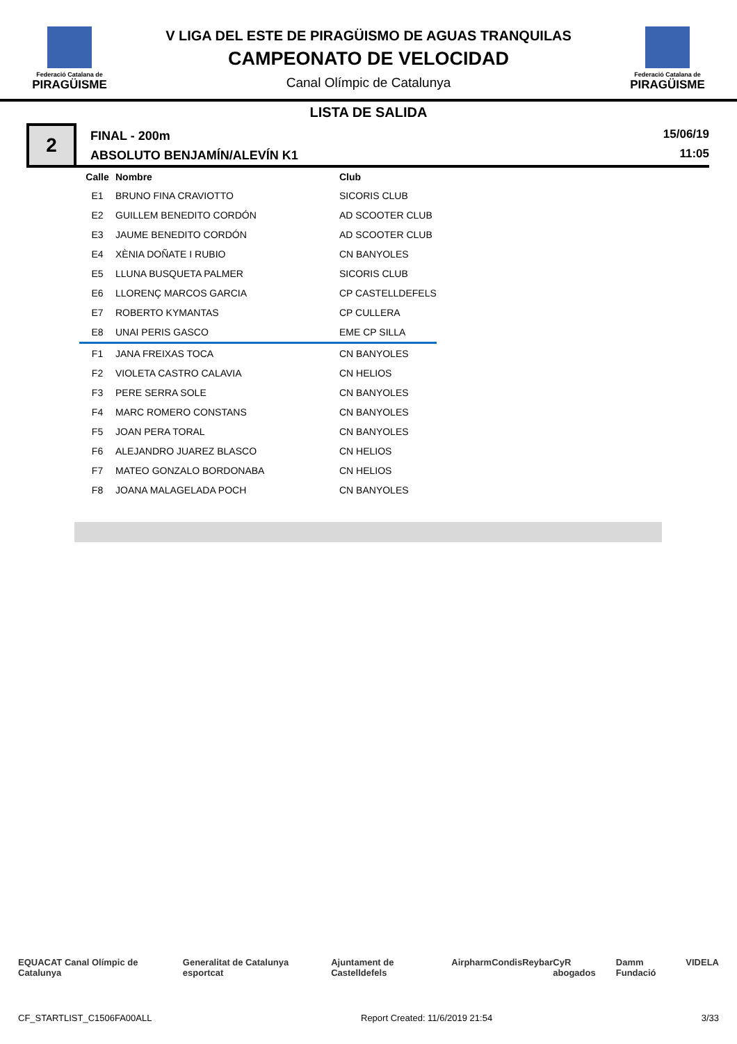Federació Catalana de
PIRAGÜISME
V LIGA DEL ESTE DE PIRAGÜISMO DE AGUAS TRANQUILAS
CAMPEONATO DE VELOCIDAD
Canal Olímpic de Catalunya
Federació Catalana de
PIRAGÜISME
LISTA DE SALIDA
2
FINAL - 200m
ABSOLUTO BENJAMÍN/ALEVÍN K1
15/06/19
11:05
| Calle | Nombre | Club |
| --- | --- | --- |
| E1 | BRUNO FINA CRAVIOTTO | SICORIS CLUB |
| E2 | GUILLEM BENEDITO CORDÓN | AD SCOOTER CLUB |
| E3 | JAUME BENEDITO CORDÓN | AD SCOOTER CLUB |
| E4 | XÈNIA DOÑATE I RUBIO | CN BANYOLES |
| E5 | LLUNA BUSQUETA PALMER | SICORIS CLUB |
| E6 | LLORENÇ MARCOS GARCIA | CP CASTELLDEFELS |
| E7 | ROBERTO KYMANTAS | CP CULLERA |
| E8 | UNAI PERIS GASCO | EME CP SILLA |
| F1 | JANA FREIXAS TOCA | CN BANYOLES |
| F2 | VIOLETA CASTRO CALAVIA | CN HELIOS |
| F3 | PERE SERRA SOLE | CN BANYOLES |
| F4 | MARC ROMERO CONSTANS | CN BANYOLES |
| F5 | JOAN PERA TORAL | CN BANYOLES |
| F6 | ALEJANDRO JUAREZ BLASCO | CN HELIOS |
| F7 | MATEO GONZALO BORDONABA | CN HELIOS |
| F8 | JOANA MALAGELADA POCH | CN BANYOLES |
EQUACAT Canal Olímpic de Catalunya Generalitat de Catalunya esportcat Ajuntament de Castelldefels Airpharm Condis Reybar CyR abogados Damm Fundació VIDELA
CF_STARTLIST_C1506FA00ALL Report Created: 11/6/2019 21:54 3/33